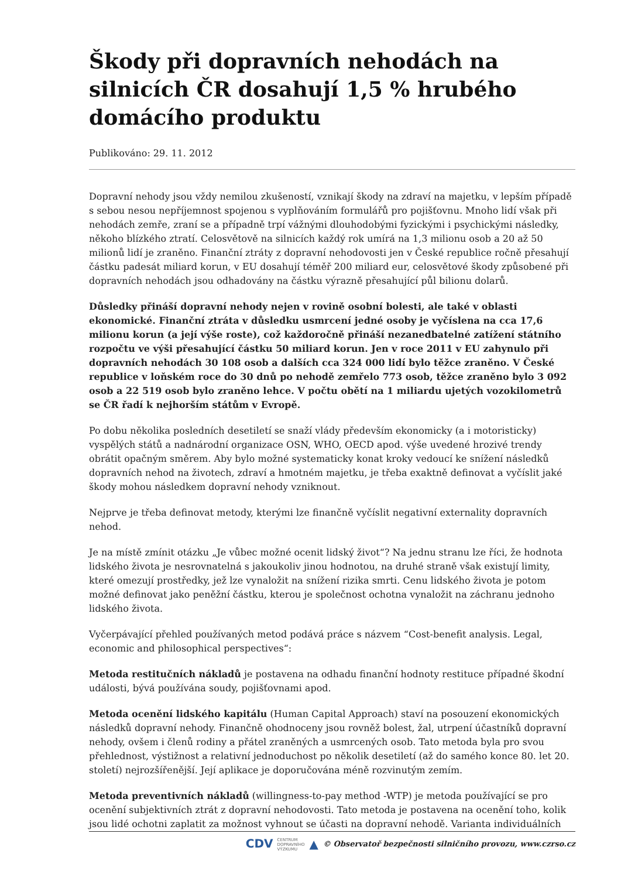Škody při dopravních nehodách na silnicích ČR dosahují 1,5 % hrubého domácího produktu
Publikováno: 29. 11. 2012
Dopravní nehody jsou vždy nemilou zkušeností, vznikají škody na zdraví na majetku, v lepším případě s sebou nesou nepříjemnost spojenou s vyplňováním formulářů pro pojišťovnu. Mnoho lidí však při nehodách zemře, zraní se a případně trpí vážnými dlouhodobými fyzickými i psychickými následky, někoho blízkého ztratí. Celosvětově na silnicích každý rok umírá na 1,3 milionu osob a 20 až 50 milionů lidí je zraněno. Finanční ztráty z dopravní nehodovosti jen v České republice ročně přesahují částku padesát miliard korun, v EU dosahují téměř 200 miliard eur, celosvětové škody způsobené při dopravních nehodách jsou odhadovány na částku výrazně přesahující půl bilionu dolarů.
Důsledky přináší dopravní nehody nejen v rovině osobní bolesti, ale také v oblasti ekonomické. Finanční ztráta v důsledku usmrcení jedné osoby je vyčíslena na cca 17,6 milionu korun (a její výše roste), což každoročně přináší nezanedbatelné zatížení státního rozpočtu ve výši přesahující částku 50 miliard korun. Jen v roce 2011 v EU zahynulo při dopravních nehodách 30 108 osob a dalších cca 324 000 lidí bylo těžce zraněno. V České republice v loňském roce do 30 dnů po nehodě zemřelo 773 osob, těžce zraněno bylo 3 092 osob a 22 519 osob bylo zraněno lehce. V počtu obětí na 1 miliardu ujetých vozokilometrů se ČR řadí k nejhorším státům v Evropě.
Po dobu několika posledních desetiletí se snaží vlády především ekonomicky (a i motoristicky) vyspělých států a nadnárodní organizace OSN, WHO, OECD apod. výše uvedené hrozivé trendy obrátit opačným směrem. Aby bylo možné systematicky konat kroky vedoucí ke snížení následků dopravních nehod na životech, zdraví a hmotném majetku, je třeba exaktně definovat a vyčíslit jaké škody mohou následkem dopravní nehody vzniknout.
Nejprve je třeba definovat metody, kterými lze finančně vyčíslit negativní externality dopravních nehod.
Je na místě zmínit otázku „Je vůbec možné ocenit lidský život“? Na jednu stranu lze říci, že hodnota lidského života je nesrovnatelná s jakoukoliv jinou hodnotou, na druhé straně však existují limity, které omezují prostředky, jež lze vynaložit na snížení rizika smrti. Cenu lidského života je potom možné definovat jako peněžní částku, kterou je společnost ochotna vynaložit na záchranu jednoho lidského života.
Vyčerpávající přehled používaných metod podává práce s názvem “Cost-benefit analysis. Legal, economic and philosophical perspectives“:
Metoda restitučních nákladů je postavena na odhadu finanční hodnoty restituce případné škodní události, bývá používána soudy, pojišťovnami apod.
Metoda ocenění lidského kapitálu (Human Capital Approach) staví na posouzení ekonomických následků dopravní nehody. Finančně ohodnoceny jsou rovněž bolest, žal, utrpení účastníků dopravní nehody, ovšem i členů rodiny a přátel zraněných a usmrcených osob. Tato metoda byla pro svou přehlednost, výstižnost a relativní jednoduchost po několik desetiletí (až do samého konce 80. let 20. století) nejrozšířenější. Její aplikace je doporučována méně rozvinutým zemím.
Metoda preventivních nákladů (willingness-to-pay method -WTP) je metoda používající se pro ocenění subjektivních ztrát z dopravní nehodovosti. Tato metoda je postavena na ocenění toho, kolik jsou lidé ochotni zaplatit za možnost vyhnout se účasti na dopravní nehodě. Varianta individuálních
CDV CENTRUM
DOPRAVNÍHO
VÝZKUMU ▲ © Observatoř bezpečnosti silničního provozu, www.czrso.cz